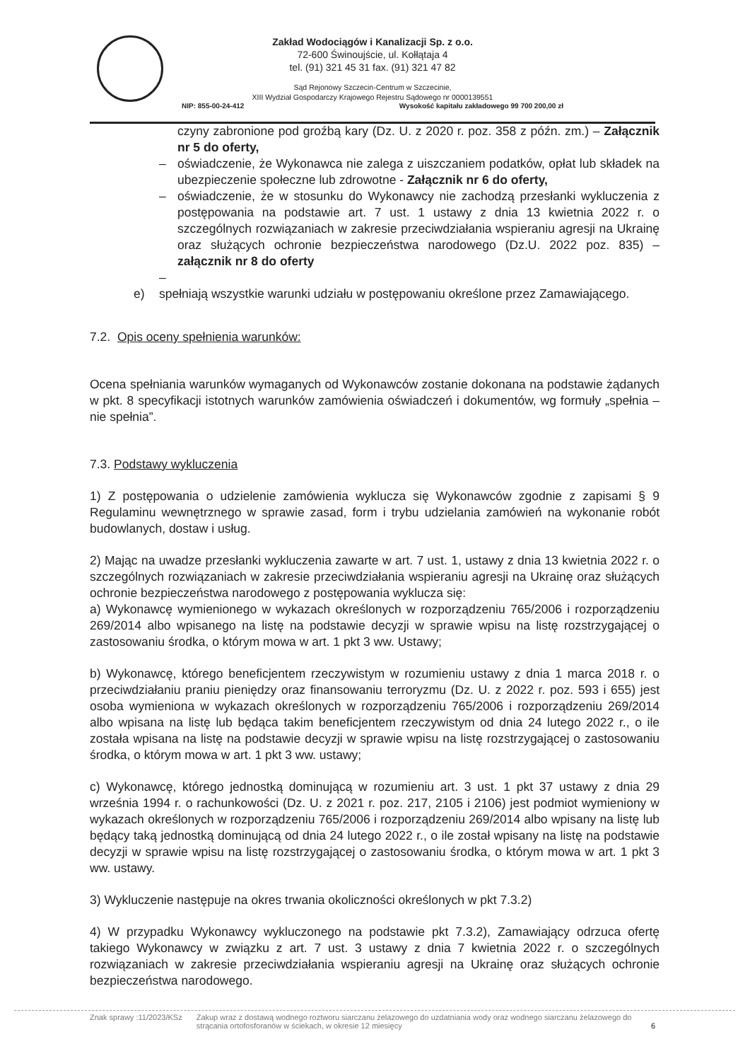Zakład Wodociągów i Kanalizacji Sp. z o.o.
72-600 Świnoujście, ul. Kołłątaja 4
tel. (91) 321 45 31 fax. (91) 321 47 82
Sąd Rejonowy Szczecin-Centrum w Szczecinie,
XIII Wydział Gospodarczy Krajowego Rejestru Sądowego nr 0000139551
NIP: 855-00-24-412 Wysokość kapitału zakładowego 99 700 200,00 zł
czyny zabronione pod groźbą kary (Dz. U. z 2020 r. poz. 358 z późn. zm.) – Załącznik nr 5 do oferty,
– oświadczenie, że Wykonawca nie zalega z uiszczaniem podatków, opłat lub składek na ubezpieczenie społeczne lub zdrowotne - Załącznik nr 6 do oferty,
– oświadczenie, że w stosunku do Wykonawcy nie zachodzą przesłanki wykluczenia z postępowania na podstawie art. 7 ust. 1 ustawy z dnia 13 kwietnia 2022 r. o szczególnych rozwiązaniach w zakresie przeciwdziałania wspieraniu agresji na Ukrainę oraz służących ochronie bezpieczeństwa narodowego (Dz.U. 2022 poz. 835) – załącznik nr 8 do oferty
–
e) spełniają wszystkie warunki udziału w postępowaniu określone przez Zamawiającego.
7.2. Opis oceny spełnienia warunków:
Ocena spełniania warunków wymaganych od Wykonawców zostanie dokonana na podstawie żądanych w pkt. 8 specyfikacji istotnych warunków zamówienia oświadczeń i dokumentów, wg formuły „spełnia – nie spełnia”.
7.3. Podstawy wykluczenia
1) Z postępowania o udzielenie zamówienia wyklucza się Wykonawców zgodnie z zapisami § 9 Regulaminu wewnętrznego w sprawie zasad, form i trybu udzielania zamówień na wykonanie robót budowlanych, dostaw i usług.
2) Mając na uwadze przesłanki wykluczenia zawarte w art. 7 ust. 1, ustawy z dnia 13 kwietnia 2022 r. o szczególnych rozwiązaniach w zakresie przeciwdziałania wspieraniu agresji na Ukrainę oraz służących ochronie bezpieczeństwa narodowego z postępowania wyklucza się:
a) Wykonawcę wymienionego w wykazach określonych w rozporządzeniu 765/2006 i rozporządzeniu 269/2014 albo wpisanego na listę na podstawie decyzji w sprawie wpisu na listę rozstrzygającej o zastosowaniu środka, o którym mowa w art. 1 pkt 3 ww. Ustawy;
b) Wykonawcę, którego beneficjentem rzeczywistym w rozumieniu ustawy z dnia 1 marca 2018 r. o przeciwdziałaniu praniu pieniędzy oraz finansowaniu terroryzmu (Dz. U. z 2022 r. poz. 593 i 655) jest osoba wymieniona w wykazach określonych w rozporządzeniu 765/2006 i rozporządzeniu 269/2014 albo wpisana na listę lub będąca takim beneficjentem rzeczywistym od dnia 24 lutego 2022 r., o ile została wpisana na listę na podstawie decyzji w sprawie wpisu na listę rozstrzygającej o zastosowaniu środka, o którym mowa w art. 1 pkt 3 ww. ustawy;
c) Wykonawcę, którego jednostką dominującą w rozumieniu art. 3 ust. 1 pkt 37 ustawy z dnia 29 września 1994 r. o rachunkowości (Dz. U. z 2021 r. poz. 217, 2105 i 2106) jest podmiot wymieniony w wykazach określonych w rozporządzeniu 765/2006 i rozporządzeniu 269/2014 albo wpisany na listę lub będący taką jednostką dominującą od dnia 24 lutego 2022 r., o ile został wpisany na listę na podstawie decyzji w sprawie wpisu na listę rozstrzygającej o zastosowaniu środka, o którym mowa w art. 1 pkt 3 ww. ustawy.
3) Wykluczenie następuje na okres trwania okoliczności określonych w pkt 7.3.2)
4) W przypadku Wykonawcy wykluczonego na podstawie pkt 7.3.2), Zamawiający odrzuca ofertę takiego Wykonawcy w związku z art. 7 ust. 3 ustawy z dnia 7 kwietnia 2022 r. o szczególnych rozwiązaniach w zakresie przeciwdziałania wspieraniu agresji na Ukrainę oraz służących ochronie bezpieczeństwa narodowego.
Znak sprawy :11/2023/KSz Zakup wraz z dostawą wodnego roztworu siarczanu żelazowego do uzdatniania wody oraz wodnego siarczanu żelazowego do strącania ortofosforanów w ściekach, w okresie 12 miesięcy 6